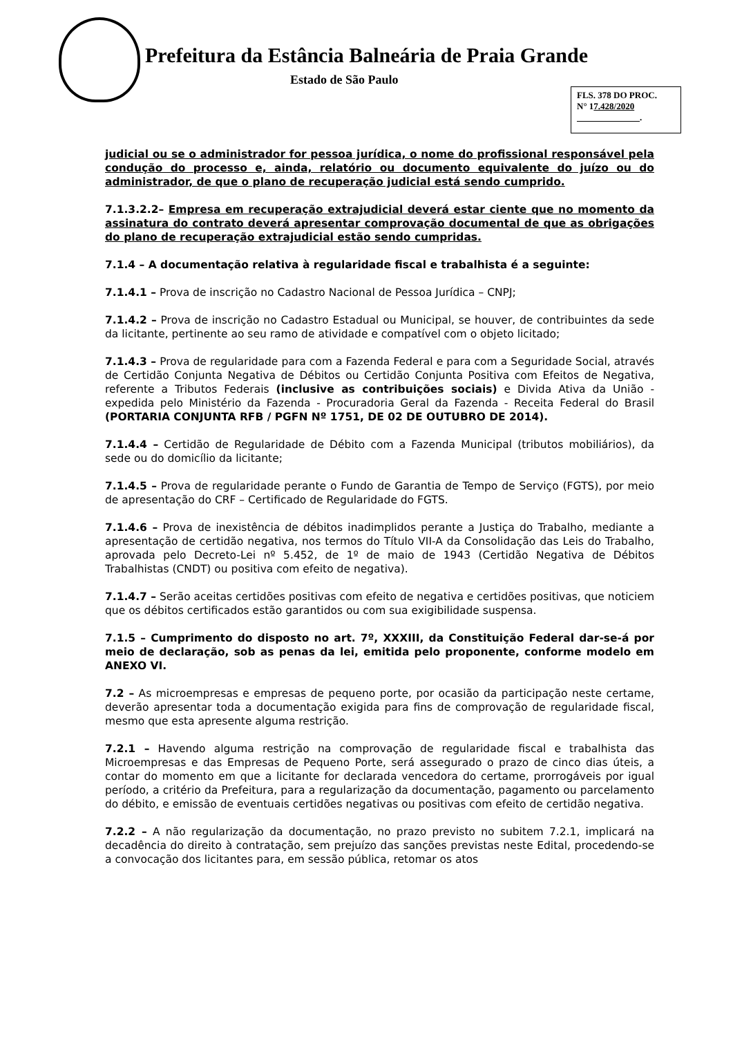Prefeitura da Estância Balneária de Praia Grande
Estado de São Paulo
FLS. 378 DO PROC.
N° 17.428/2020
.
judicial ou se o administrador for pessoa jurídica, o nome do profissional responsável pela condução do processo e, ainda, relatório ou documento equivalente do juízo ou do administrador, de que o plano de recuperação judicial está sendo cumprido.
7.1.3.2.2– Empresa em recuperação extrajudicial deverá estar ciente que no momento da assinatura do contrato deverá apresentar comprovação documental de que as obrigações do plano de recuperação extrajudicial estão sendo cumpridas.
7.1.4 – A documentação relativa à regularidade fiscal e trabalhista é a seguinte:
7.1.4.1 – Prova de inscrição no Cadastro Nacional de Pessoa Jurídica – CNPJ;
7.1.4.2 – Prova de inscrição no Cadastro Estadual ou Municipal, se houver, de contribuintes da sede da licitante, pertinente ao seu ramo de atividade e compatível com o objeto licitado;
7.1.4.3 – Prova de regularidade para com a Fazenda Federal e para com a Seguridade Social, através de Certidão Conjunta Negativa de Débitos ou Certidão Conjunta Positiva com Efeitos de Negativa, referente a Tributos Federais (inclusive as contribuições sociais) e Divida Ativa da União - expedida pelo Ministério da Fazenda - Procuradoria Geral da Fazenda - Receita Federal do Brasil (PORTARIA CONJUNTA RFB / PGFN Nº 1751, DE 02 DE OUTUBRO DE 2014).
7.1.4.4 – Certidão de Regularidade de Débito com a Fazenda Municipal (tributos mobiliários), da sede ou do domicílio da licitante;
7.1.4.5 – Prova de regularidade perante o Fundo de Garantia de Tempo de Serviço (FGTS), por meio de apresentação do CRF – Certificado de Regularidade do FGTS.
7.1.4.6 – Prova de inexistência de débitos inadimplidos perante a Justiça do Trabalho, mediante a apresentação de certidão negativa, nos termos do Título VII-A da Consolidação das Leis do Trabalho, aprovada pelo Decreto-Lei nº 5.452, de 1º de maio de 1943 (Certidão Negativa de Débitos Trabalhistas (CNDT) ou positiva com efeito de negativa).
7.1.4.7 – Serão aceitas certidões positivas com efeito de negativa e certidões positivas, que noticiem que os débitos certificados estão garantidos ou com sua exigibilidade suspensa.
7.1.5 – Cumprimento do disposto no art. 7º, XXXIII, da Constituição Federal dar-se-á por meio de declaração, sob as penas da lei, emitida pelo proponente, conforme modelo em ANEXO VI.
7.2 – As microempresas e empresas de pequeno porte, por ocasião da participação neste certame, deverão apresentar toda a documentação exigida para fins de comprovação de regularidade fiscal, mesmo que esta apresente alguma restrição.
7.2.1 – Havendo alguma restrição na comprovação de regularidade fiscal e trabalhista das Microempresas e das Empresas de Pequeno Porte, será assegurado o prazo de cinco dias úteis, a contar do momento em que a licitante for declarada vencedora do certame, prorrogáveis por igual período, a critério da Prefeitura, para a regularização da documentação, pagamento ou parcelamento do débito, e emissão de eventuais certidões negativas ou positivas com efeito de certidão negativa.
7.2.2 – A não regularização da documentação, no prazo previsto no subitem 7.2.1, implicará na decadência do direito à contratação, sem prejuízo das sanções previstas neste Edital, procedendo-se a convocação dos licitantes para, em sessão pública, retomar os atos